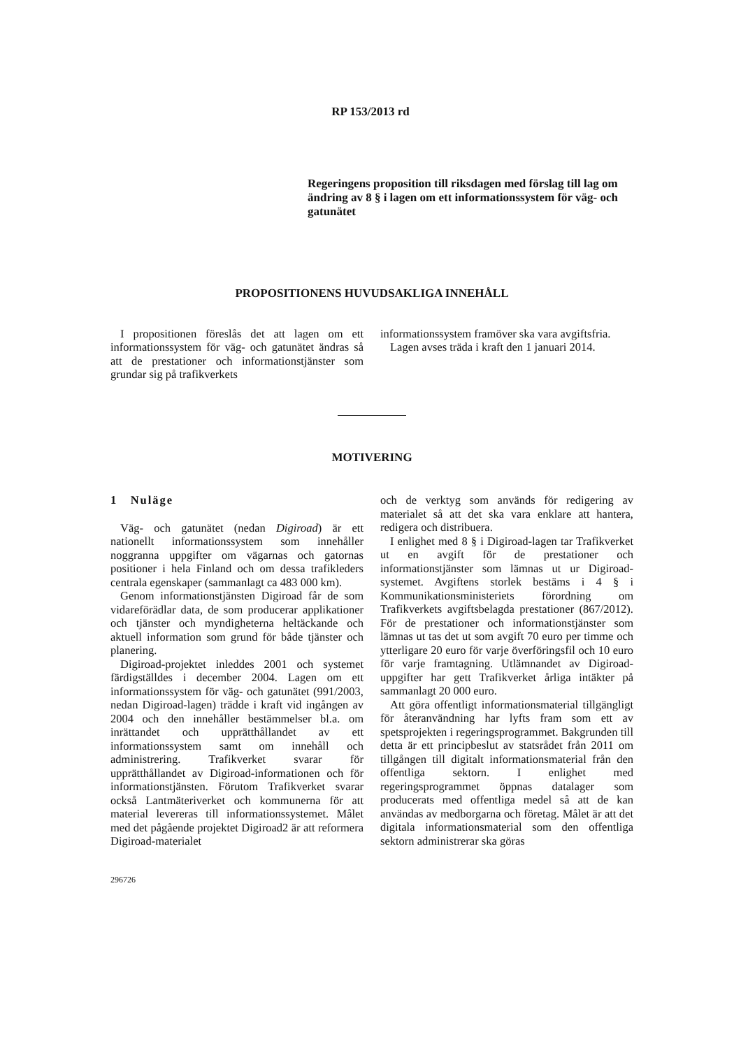RP 153/2013 rd
Regeringens proposition till riksdagen med förslag till lag om ändring av 8 § i lagen om ett informationssystem för väg- och gatunätet
PROPOSITIONENS HUVUDSAKLIGA INNEHÅLL
I propositionen föreslås det att lagen om ett informationssystem för väg- och gatunätet ändras så att de prestationer och informationstjänster som grundar sig på trafikverkets
informationssystem framöver ska vara avgiftsfria.
Lagen avses träda i kraft den 1 januari 2014.
MOTIVERING
1 Nuläge
Väg- och gatunätet (nedan Digiroad) är ett nationellt informationssystem som innehåller noggranna uppgifter om vägarnas och gatornas positioner i hela Finland och om dessa trafikleders centrala egenskaper (sammanlagt ca 483 000 km).
Genom informationstjänsten Digiroad får de som vidareförädlar data, de som producerar applikationer och tjänster och myndigheterna heltäckande och aktuell information som grund för både tjänster och planering.
Digiroad-projektet inleddes 2001 och systemet färdigställdes i december 2004. Lagen om ett informationssystem för väg- och gatunätet (991/2003, nedan Digiroad-lagen) trädde i kraft vid ingången av 2004 och den innehåller bestämmelser bl.a. om inrättandet och upprätthållandet av ett informationssystem samt om innehåll och administrering. Trafikverket svarar för upprätthållandet av Digiroad-informationen och för informationstjänsten. Förutom Trafikverket svarar också Lantmäteriverket och kommunerna för att material levereras till informationssystemet. Målet med det pågående projektet Digiroad2 är att reformera Digiroad-materialet
och de verktyg som används för redigering av materialet så att det ska vara enklare att hantera, redigera och distribuera.
I enlighet med 8 § i Digiroad-lagen tar Trafikverket ut en avgift för de prestationer och informationstjänster som lämnas ut ur Digiroad-systemet. Avgiftens storlek bestäms i 4 § i Kommunikationsministeriets förordning om Trafikverkets avgiftsbelagda prestationer (867/2012). För de prestationer och informationstjänster som lämnas ut tas det ut som avgift 70 euro per timme och ytterligare 20 euro för varje överföringsfil och 10 euro för varje framtagning. Utlämnandet av Digiroad-uppgifter har gett Trafikverket årliga intäkter på sammanlagt 20 000 euro.
Att göra offentligt informationsmaterial tillgängligt för återanvändning har lyfts fram som ett av spetsprojekten i regeringsprogrammet. Bakgrunden till detta är ett principbeslut av statsrådet från 2011 om tillgången till digitalt informationsmaterial från den offentliga sektorn. I enlighet med regeringsprogrammet öppnas datalager som producerats med offentliga medel så att de kan användas av medborgarna och företag. Målet är att det digitala informationsmaterial som den offentliga sektorn administrerar ska göras
296726